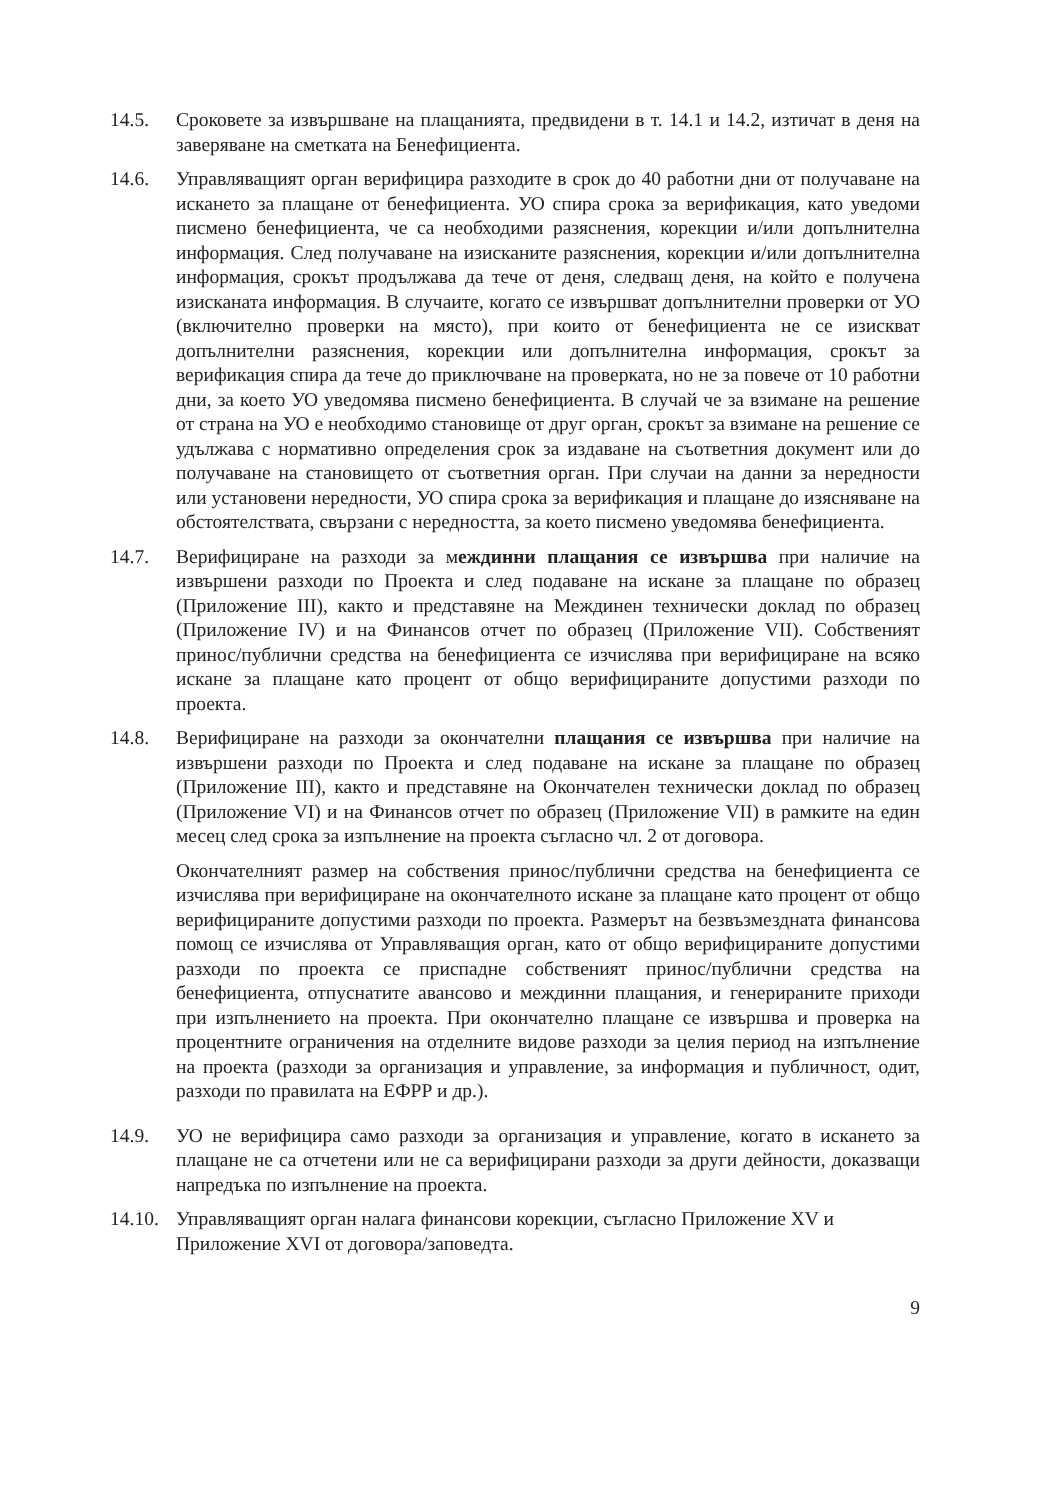14.5. Сроковете за извършване на плащанията, предвидени в т. 14.1 и 14.2, изтичат в деня на заверяване на сметката на Бенефициента.
14.6. Управляващият орган верифицира разходите в срок до 40 работни дни от получаване на искането за плащане от бенефициента. УО спира срока за верификация, като уведоми писмено бенефициента, че са необходими разяснения, корекции и/или допълнителна информация. След получаване на изисканите разяснения, корекции и/или допълнителна информация, срокът продължава да тече от деня, следващ деня, на който е получена изисканата информация. В случаите, когато се извършват допълнителни проверки от УО (включително проверки на място), при които от бенефициента не се изискват допълнителни разяснения, корекции или допълнителна информация, срокът за верификация спира да тече до приключване на проверката, но не за повече от 10 работни дни, за което УО уведомява писмено бенефициента. В случай че за взимане на решение от страна на УО е необходимо становище от друг орган, срокът за взимане на решение се удължава с нормативно определения срок за издаване на съответния документ или до получаване на становището от съответния орган. При случаи на данни за нередности или установени нередности, УО спира срока за верификация и плащане до изясняване на обстоятелствата, свързани с нередността, за което писмено уведомява бенефициента.
14.7. Верифициране на разходи за междинни плащания се извършва при наличие на извършени разходи по Проекта и след подаване на искане за плащане по образец (Приложение III), както и представяне на Междинен технически доклад по образец (Приложение IV) и на Финансов отчет по образец (Приложение VII). Собственият принос/публични средства на бенефициента се изчислява при верифициране на всяко искане за плащане като процент от общо верифицираните допустими разходи по проекта.
14.8. Верифициране на разходи за окончателни плащания се извършва при наличие на извършени разходи по Проекта и след подаване на искане за плащане по образец (Приложение III), както и представяне на Окончателен технически доклад по образец (Приложение VI) и на Финансов отчет по образец (Приложение VII) в рамките на един месец след срока за изпълнение на проекта съгласно чл. 2 от договора.
Окончателният размер на собствения принос/публични средства на бенефициента се изчислява при верифициране на окончателното искане за плащане като процент от общо верифицираните допустими разходи по проекта. Размерът на безвъзмездната финансова помощ се изчислява от Управляващия орган, като от общо верифицираните допустими разходи по проекта се приспадне собственият принос/публични средства на бенефициента, отпуснатите авансово и междинни плащания, и генерираните приходи при изпълнението на проекта. При окончателно плащане се извършва и проверка на процентните ограничения на отделните видове разходи за целия период на изпълнение на проекта (разходи за организация и управление, за информация и публичност, одит, разходи по правилата на ЕФРР и др.).
14.9. УО не верифицира само разходи за организация и управление, когато в искането за плащане не са отчетени или не са верифицирани разходи за други дейности, доказващи напредъка по изпълнение на проекта.
14.10.
Управляващият орган налага финансови корекции, съгласно Приложение XV и Приложение XVI от договора/заповедта.
9